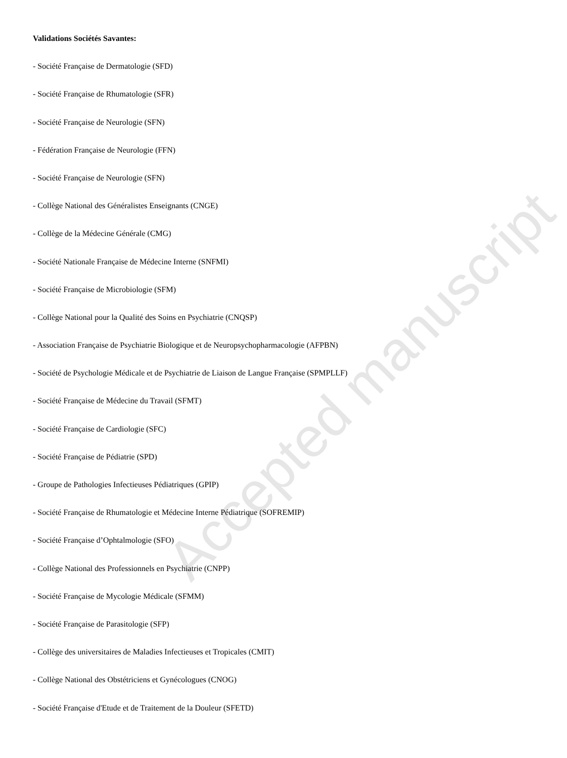Accepted manuscript
Validations Sociétés Savantes:
- Société Française de Dermatologie (SFD)
- Société Française de Rhumatologie (SFR)
- Société Française de Neurologie (SFN)
- Fédération Française de Neurologie (FFN)
- Société Française de Neurologie (SFN)
- Collège National des Généralistes Enseignants (CNGE)
- Collège de la Médecine Générale (CMG)
- Société Nationale Française de Médecine Interne (SNFMI)
- Société Française de Microbiologie (SFM)
- Collège National pour la Qualité des Soins en Psychiatrie (CNQSP)
- Association Française de Psychiatrie Biologique et de Neuropsychopharmacologie (AFPBN)
- Société de Psychologie Médicale et de Psychiatrie de Liaison de Langue Française (SPMPLLF)
- Société Française de Médecine du Travail (SFMT)
- Société Française de Cardiologie (SFC)
- Société Française de Pédiatrie (SPD)
- Groupe de Pathologies Infectieuses Pédiatriques (GPIP)
- Société Française de Rhumatologie et Médecine Interne Pédiatrique (SOFREMIP)
- Société Française d’Ophtalmologie (SFO)
- Collège National des Professionnels en Psychiatrie (CNPP)
- Société Française de Mycologie Médicale (SFMM)
- Société Française de Parasitologie (SFP)
- Collège des universitaires de Maladies Infectieuses et Tropicales (CMIT)
- Collège National des Obstétriciens et Gynécologues (CNOG)
- Société Française d'Etude et de Traitement de la Douleur (SFETD)